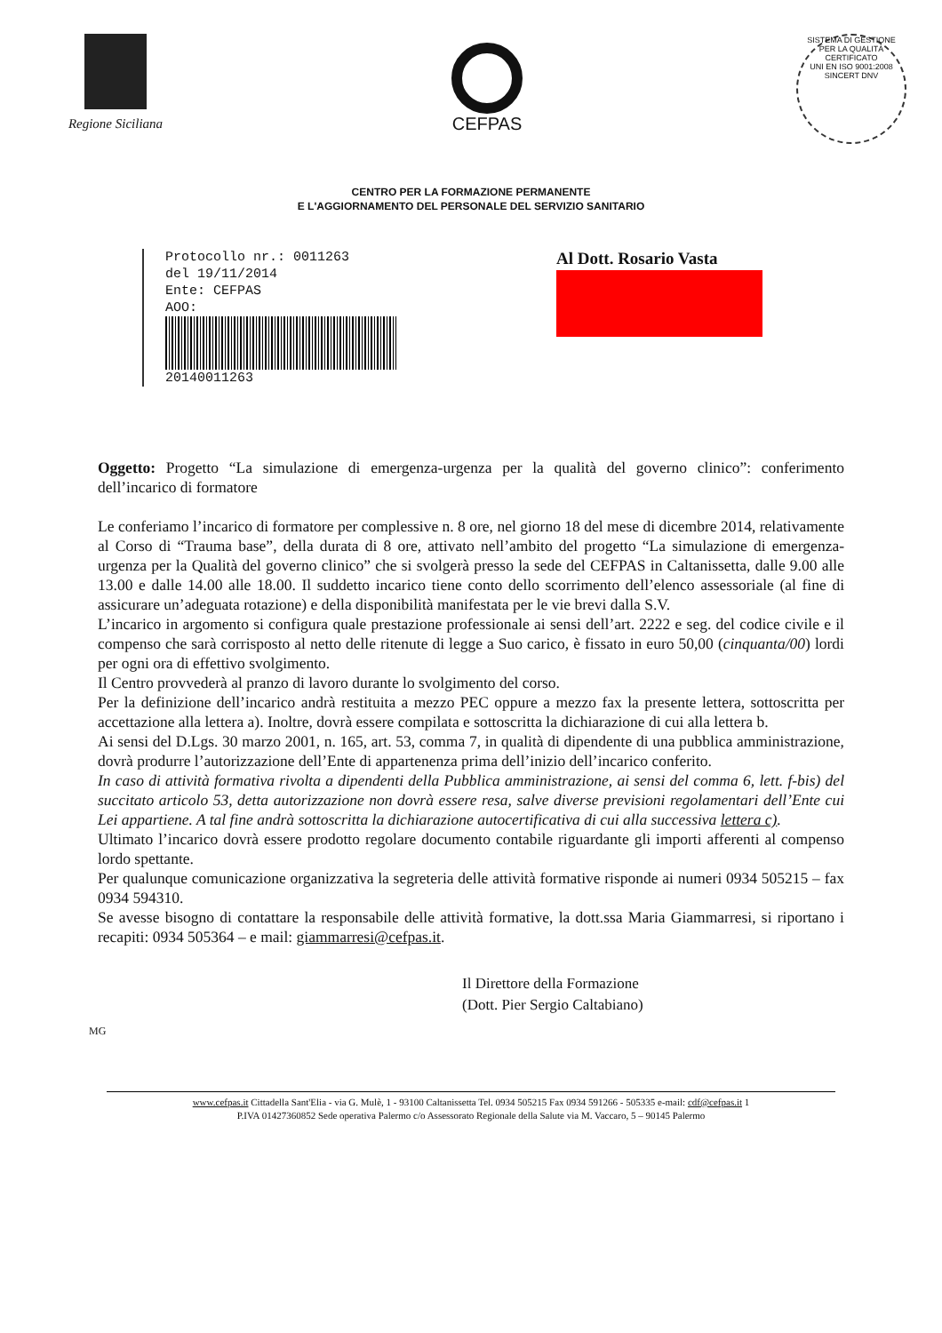Regione Siciliana
CEFPAS
SISTEMA DI GESTIONE PER LA QUALITÀ CERTIFICATO
UNI EN ISO 9001:2008
SINCERT DNV
CENTRO PER LA FORMAZIONE PERMANENTE
E L'AGGIORNAMENTO DEL PERSONALE DEL SERVIZIO SANITARIO
Protocollo nr.: 0011263
del 19/11/2014
Ente: CEFPAS
AOO:
20140011263
Al Dott. Rosario Vasta
Oggetto: Progetto “La simulazione di emergenza-urgenza per la qualità del governo clinico”: conferimento dell’incarico di formatore
Le conferiamo l’incarico di formatore per complessive n. 8 ore, nel giorno 18 del mese di dicembre 2014, relativamente al Corso di “Trauma base”, della durata di 8 ore, attivato nell’ambito del progetto “La simulazione di emergenza-urgenza per la Qualità del governo clinico” che si svolgerà presso la sede del CEFPAS in Caltanissetta, dalle 9.00 alle 13.00 e dalle 14.00 alle 18.00. Il suddetto incarico tiene conto dello scorrimento dell’elenco assessoriale (al fine di assicurare un’adeguata rotazione) e della disponibilità manifestata per le vie brevi dalla S.V.
L’incarico in argomento si configura quale prestazione professionale ai sensi dell’art. 2222 e seg. del codice civile e il compenso che sarà corrisposto al netto delle ritenute di legge a Suo carico, è fissato in euro 50,00 (cinquanta/00) lordi per ogni ora di effettivo svolgimento.
Il Centro provvederà al pranzo di lavoro durante lo svolgimento del corso.
Per la definizione dell’incarico andrà restituita a mezzo PEC oppure a mezzo fax la presente lettera, sottoscritta per accettazione alla lettera a). Inoltre, dovrà essere compilata e sottoscritta la dichiarazione di cui alla lettera b.
Ai sensi del D.Lgs. 30 marzo 2001, n. 165, art. 53, comma 7, in qualità di dipendente di una pubblica amministrazione, dovrà produrre l’autorizzazione dell’Ente di appartenenza prima dell’inizio dell’incarico conferito.
In caso di attività formativa rivolta a dipendenti della Pubblica amministrazione, ai sensi del comma 6, lett. f-bis) del succitato articolo 53, detta autorizzazione non dovrà essere resa, salve diverse previsioni regolamentari dell’Ente cui Lei appartiene. A tal fine andrà sottoscritta la dichiarazione autocertificativa di cui alla successiva lettera c).
Ultimato l’incarico dovrà essere prodotto regolare documento contabile riguardante gli importi afferenti al compenso lordo spettante.
Per qualunque comunicazione organizzativa la segreteria delle attività formative risponde ai numeri 0934 505215 – fax 0934 594310.
Se avesse bisogno di contattare la responsabile delle attività formative, la dott.ssa Maria Giammarresi, si riportano i recapiti: 0934 505364 – e mail: giammarresi@cefpas.it.
Il Direttore della Formazione
(Dott. Pier Sergio Caltabiano)
MG
www.cefpas.it Cittadella Sant'Elia - via G. Mulè, 1 - 93100 Caltanissetta Tel. 0934 505215 Fax 0934 591266 - 505335 e-mail: cdf@cefpas.it 1
P.IVA 01427360852 Sede operativa Palermo c/o Assessorato Regionale della Salute via M. Vaccaro, 5 – 90145 Palermo